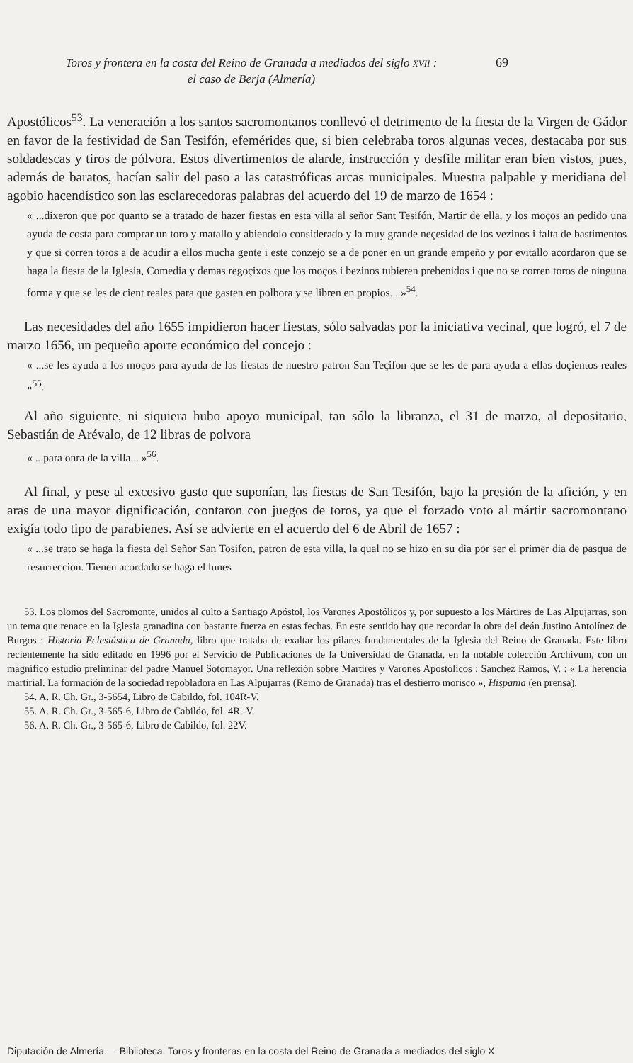Toros y frontera en la costa del Reino de Granada a mediados del siglo XVII :
el caso de Berja (Almería)
69
Apostólicos<sup>53</sup>. La veneración a los santos sacromontanos conllevó el detrimento de la fiesta de la Virgen de Gádor en favor de la festividad de San Tesifón, efemérides que, si bien celebraba toros algunas veces, destacaba por sus soldadescas y tiros de pólvora. Estos divertimentos de alarde, instrucción y desfile militar eran bien vistos, pues, además de baratos, hacían salir del paso a las catastróficas arcas municipales. Muestra palpable y meridiana del agobio hacendístico son las esclarecedoras palabras del acuerdo del 19 de marzo de 1654 :
« ...dixeron que por quanto se a tratado de hazer fiestas en esta villa al señor Sant Tesifón, Martir de ella, y los moços an pedido una ayuda de costa para comprar un toro y matallo y abiendolo considerado y la muy grande neçesidad de los vezinos i falta de bastimentos y que si corren toros a de acudir a ellos mucha gente i este conzejo se a de poner en un grande empeño y por evitallo acordaron que se haga la fiesta de la Iglesia, Comedia y demas regoçixos que los moços i bezinos tubieren prebenidos i que no se corren toros de ninguna forma y que se les de cient reales para que gasten en polbora y se libren en propios... »<sup>54</sup>.
Las necesidades del año 1655 impidieron hacer fiestas, sólo salvadas por la iniciativa vecinal, que logró, el 7 de marzo 1656, un pequeño aporte económico del concejo :
« ...se les ayuda a los moços para ayuda de las fiestas de nuestro patron San Teçifon que se les de para ayuda a ellas doçientos reales »<sup>55</sup>.
Al año siguiente, ni siquiera hubo apoyo municipal, tan sólo la libranza, el 31 de marzo, al depositario, Sebastián de Arévalo, de 12 libras de polvora
« ...para onra de la villa... »<sup>56</sup>.
Al final, y pese al excesivo gasto que suponían, las fiestas de San Tesifón, bajo la presión de la afición, y en aras de una mayor dignificación, contaron con juegos de toros, ya que el forzado voto al mártir sacromontano exigía todo tipo de parabienes. Así se advierte en el acuerdo del 6 de Abril de 1657 :
« ...se trato se haga la fiesta del Señor San Tosifon, patron de esta villa, la qual no se hizo en su dia por ser el primer dia de pasqua de resurreccion. Tienen acordado se haga el lunes
53. Los plomos del Sacromonte, unidos al culto a Santiago Apóstol, los Varones Apostólicos y, por supuesto a los Mártires de Las Alpujarras, son un tema que renace en la Iglesia granadina con bastante fuerza en estas fechas. En este sentido hay que recordar la obra del deán Justino Antolínez de Burgos : Historia Eclesiástica de Granada, libro que trataba de exaltar los pilares fundamentales de la Iglesia del Reino de Granada. Este libro recientemente ha sido editado en 1996 por el Servicio de Publicaciones de la Universidad de Granada, en la notable colección Archivum, con un magnífico estudio preliminar del padre Manuel Sotomayor. Una reflexión sobre Mártires y Varones Apostólicos : Sánchez Ramos, V. : « La herencia martirial. La formación de la sociedad repobladora en Las Alpujarras (Reino de Granada) tras el destierro morisco », Hispania (en prensa).
54. A. R. Ch. Gr., 3-5654, Libro de Cabildo, fol. 104R-V.
55. A. R. Ch. Gr., 3-565-6, Libro de Cabildo, fol. 4R.-V.
56. A. R. Ch. Gr., 3-565-6, Libro de Cabildo, fol. 22V.
Diputación de Almería — Biblioteca. Toros y fronteras en la costa del Reino de Granada a mediados del siglo X